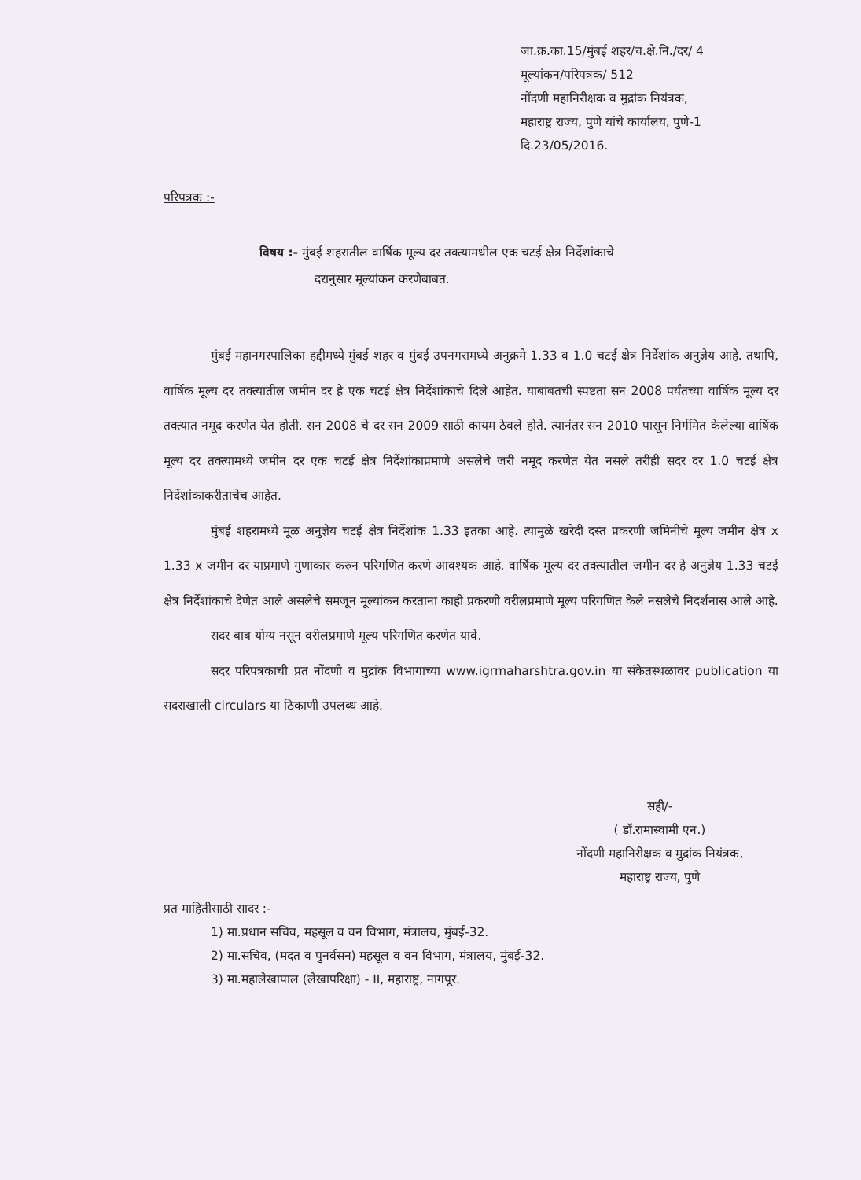जा.क्र.का.15/मुंबई शहर/च.क्षे.नि./दर/ 4
मूल्यांकन/परिपत्रक/ 512
नोंदणी महानिरीक्षक व मुद्रांक नियंत्रक,
महाराष्ट्र राज्य, पुणे यांचे कार्यालय, पुणे-1
दि.23/05/2016.
परिपत्रक :-
विषय :- मुंबई शहरातील वार्षिक मूल्य दर तक्त्यामधील एक चटई क्षेत्र निर्देशांकाचे
दरानुसार मूल्यांकन करणेबाबत.
मुंबई महानगरपालिका हद्दीमध्ये मुंबई शहर व मुंबई उपनगरामध्ये अनुक्रमे 1.33 व 1.0 चटई क्षेत्र निर्देशांक अनुज्ञेय आहे. तथापि, वार्षिक मूल्य दर तक्त्यातील जमीन दर हे एक चटई क्षेत्र निर्देशांकाचे दिले आहेत. याबाबतची स्पष्टता सन 2008 पर्यंतच्या वार्षिक मूल्य दर तक्त्यात नमूद करणेत येत होती. सन 2008 चे दर सन 2009 साठी कायम ठेवले होते. त्यानंतर सन 2010 पासून निर्गमित केलेल्या वार्षिक मूल्य दर तक्त्यामध्ये जमीन दर एक चटई क्षेत्र निर्देशांकाप्रमाणे असलेचे जरी नमूद करणेत येत नसले तरीही सदर दर 1.0 चटई क्षेत्र निर्देशांकाकरीताचेच आहेत.
मुंबई शहरामध्ये मूळ अनुज्ञेय चटई क्षेत्र निर्देशांक 1.33 इतका आहे. त्यामुळे खरेदी दस्त प्रकरणी जमिनीचे मूल्य जमीन क्षेत्र x 1.33 x जमीन दर याप्रमाणे गुणाकार करुन परिगणित करणे आवश्यक आहे. वार्षिक मूल्य दर तक्त्यातील जमीन दर हे अनुज्ञेय 1.33 चटई क्षेत्र निर्देशांकाचे देणेत आले असलेचे समजून मूल्यांकन करताना काही प्रकरणी वरीलप्रमाणे मूल्य परिगणित केले नसलेचे निदर्शनास आले आहे.
सदर बाब योग्य नसून वरीलप्रमाणे मूल्य परिगणित करणेत यावे.
सदर परिपत्रकाची प्रत नोंदणी व मुद्रांक विभागाच्या www.igrmaharshtra.gov.in या संकेतस्थळावर publication या सदराखाली circulars या ठिकाणी उपलब्ध आहे.
सही/-
( डॉ.रामास्वामी एन.)
नोंदणी महानिरीक्षक व मुद्रांक नियंत्रक,
महाराष्ट्र राज्य, पुणे
प्रत माहितीसाठी सादर :-
1) मा.प्रधान सचिव, महसूल व वन विभाग, मंत्रालय, मुंबई-32.
2) मा.सचिव, (मदत व पुनर्वसन) महसूल व वन विभाग, मंत्रालय, मुंबई-32.
3) मा.महालेखापाल (लेखापरिक्षा) - II, महाराष्ट्र, नागपूर.